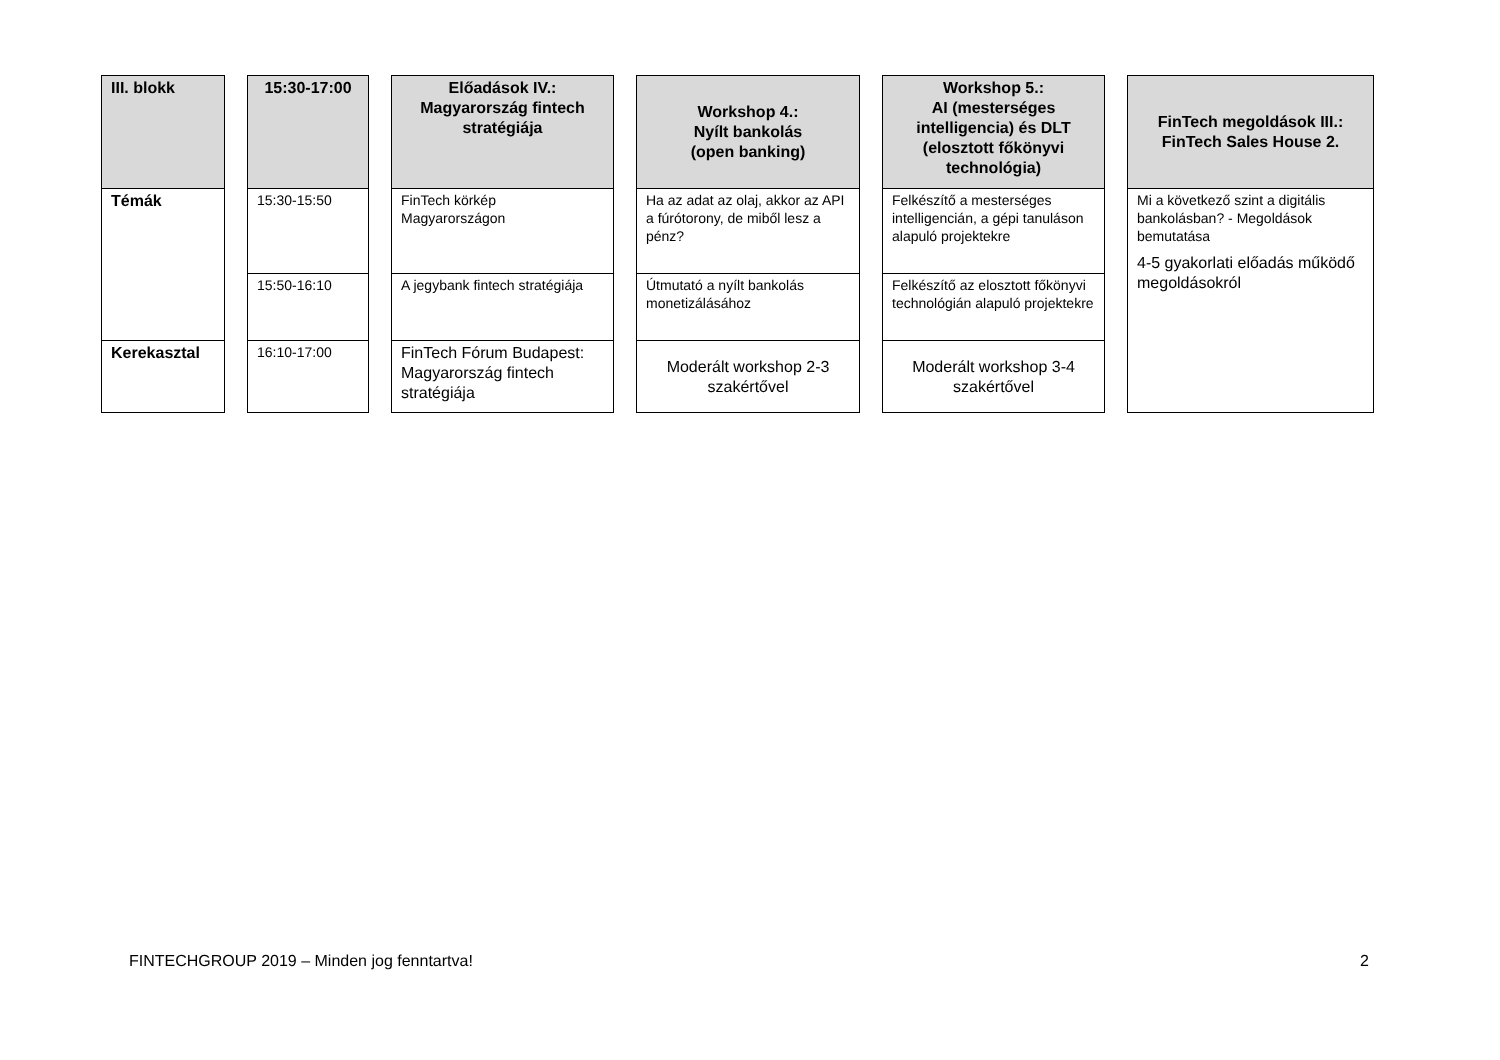| III. blokk | | 15:30-17:00 | | Előadások IV.: Magyarország fintech stratégiája | | Workshop 4.: Nyílt bankolás (open banking) | | Workshop 5.: AI (mesterséges intelligencia) és DLT (elosztott főkönyvi technológia) | | FinTech megoldások III.: FinTech Sales House 2. |
| Témák | | 15:30-15:50 | | FinTech körkép Magyarországon | | Ha az adat az olaj, akkor az API a fúrótorony, de miből lesz a pénz? | | Felkészítő a mesterséges intelligencián, a gépi tanuláson alapuló projektekre | | Mi a következő szint a digitális bankolásban? - Megoldások bemutatása 4-5 gyakorlati előadás működő megoldásokról |
| | | 15:50-16:10 | | A jegybank fintech stratégiája | | Útmutató a nyílt bankolás monetizálásához | | Felkészítő az elosztott főkönyvi technológián alapuló projektekre | | |
| Kerekasztal | | 16:10-17:00 | | FinTech Fórum Budapest: Magyarország fintech stratégiája | | Moderált workshop 2-3 szakértővel | | Moderált workshop 3-4 szakértővel | | |
FINTECHGROUP 2019 – Minden jog fenntartva! 2